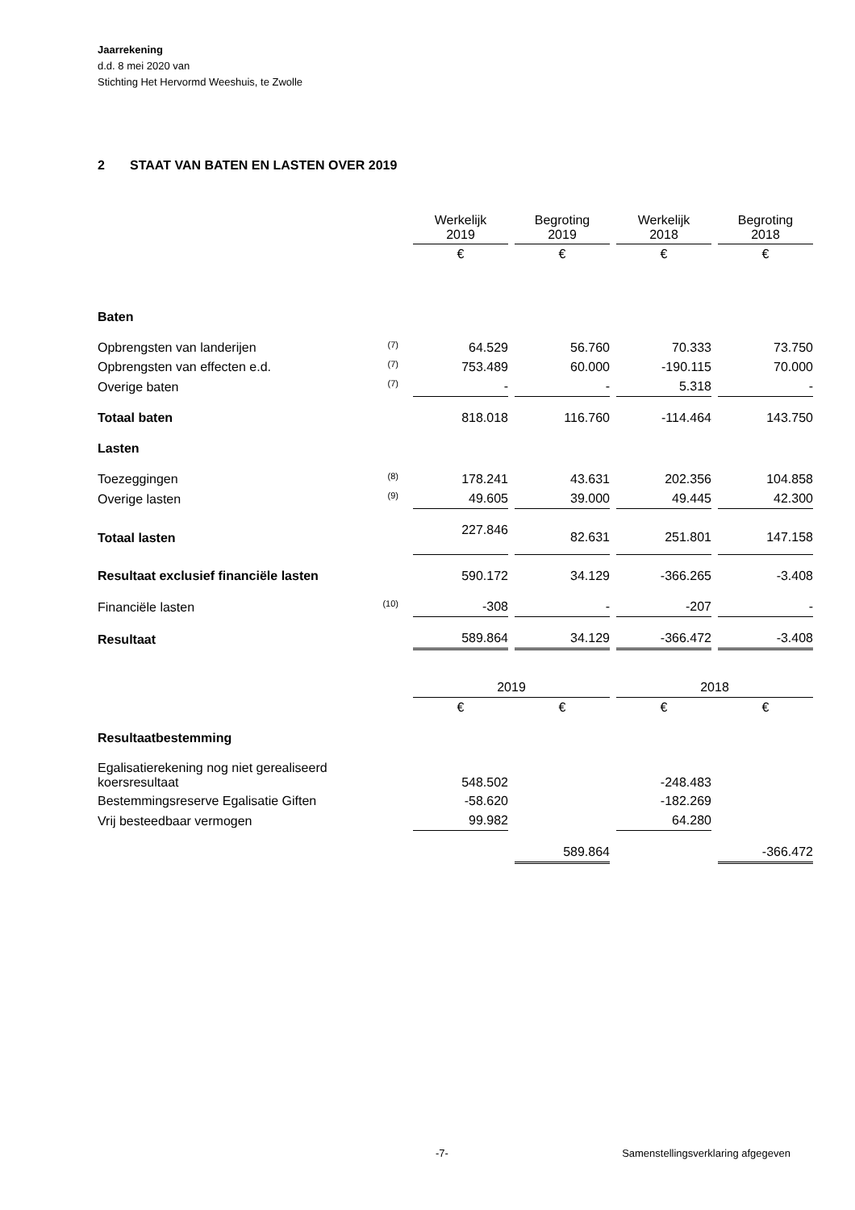Jaarrekening
d.d. 8 mei 2020 van
Stichting Het Hervormd Weeshuis, te Zwolle
2 STAAT VAN BATEN EN LASTEN OVER 2019
| | | Werkelijk 2019 | Begroting 2019 | Werkelijk 2018 | Begroting 2018 |
| --- | --- | --- | --- | --- | --- |
| | | € | € | € | € |
| Baten | | | | | |
| Opbrengsten van landerijen | (7) | 64.529 | 56.760 | 70.333 | 73.750 |
| Opbrengsten van effecten e.d. | (7) | 753.489 | 60.000 | -190.115 | 70.000 |
| Overige baten | (7) | - | - | 5.318 | - |
| Totaal baten | | 818.018 | 116.760 | -114.464 | 143.750 |
| Lasten | | | | | |
| Toezeggingen | (8) | 178.241 | 43.631 | 202.356 | 104.858 |
| Overige lasten | (9) | 49.605 | 39.000 | 49.445 | 42.300 |
| Totaal lasten | | 227.846 | 82.631 | 251.801 | 147.158 |
| Resultaat exclusief financiële lasten | | 590.172 | 34.129 | -366.265 | -3.408 |
| Financiële lasten | (10) | -308 | - | -207 | - |
| Resultaat | | 589.864 | 34.129 | -366.472 | -3.408 |
| | | 2019 | | 2018 | |
| | | € | € | € | € |
| Resultaatbestemming | | | | | |
| Egalisatierekening nog niet gerealiseerd koersresultaat | | 548.502 | | -248.483 | |
| Bestemmingsreserve Egalisatie Giften | | -58.620 | | -182.269 | |
| Vrij besteedbaar vermogen | | 99.982 | | 64.280 | |
| | | | 589.864 | | -366.472 |
-7-
Samenstellingsverklaring afgegeven